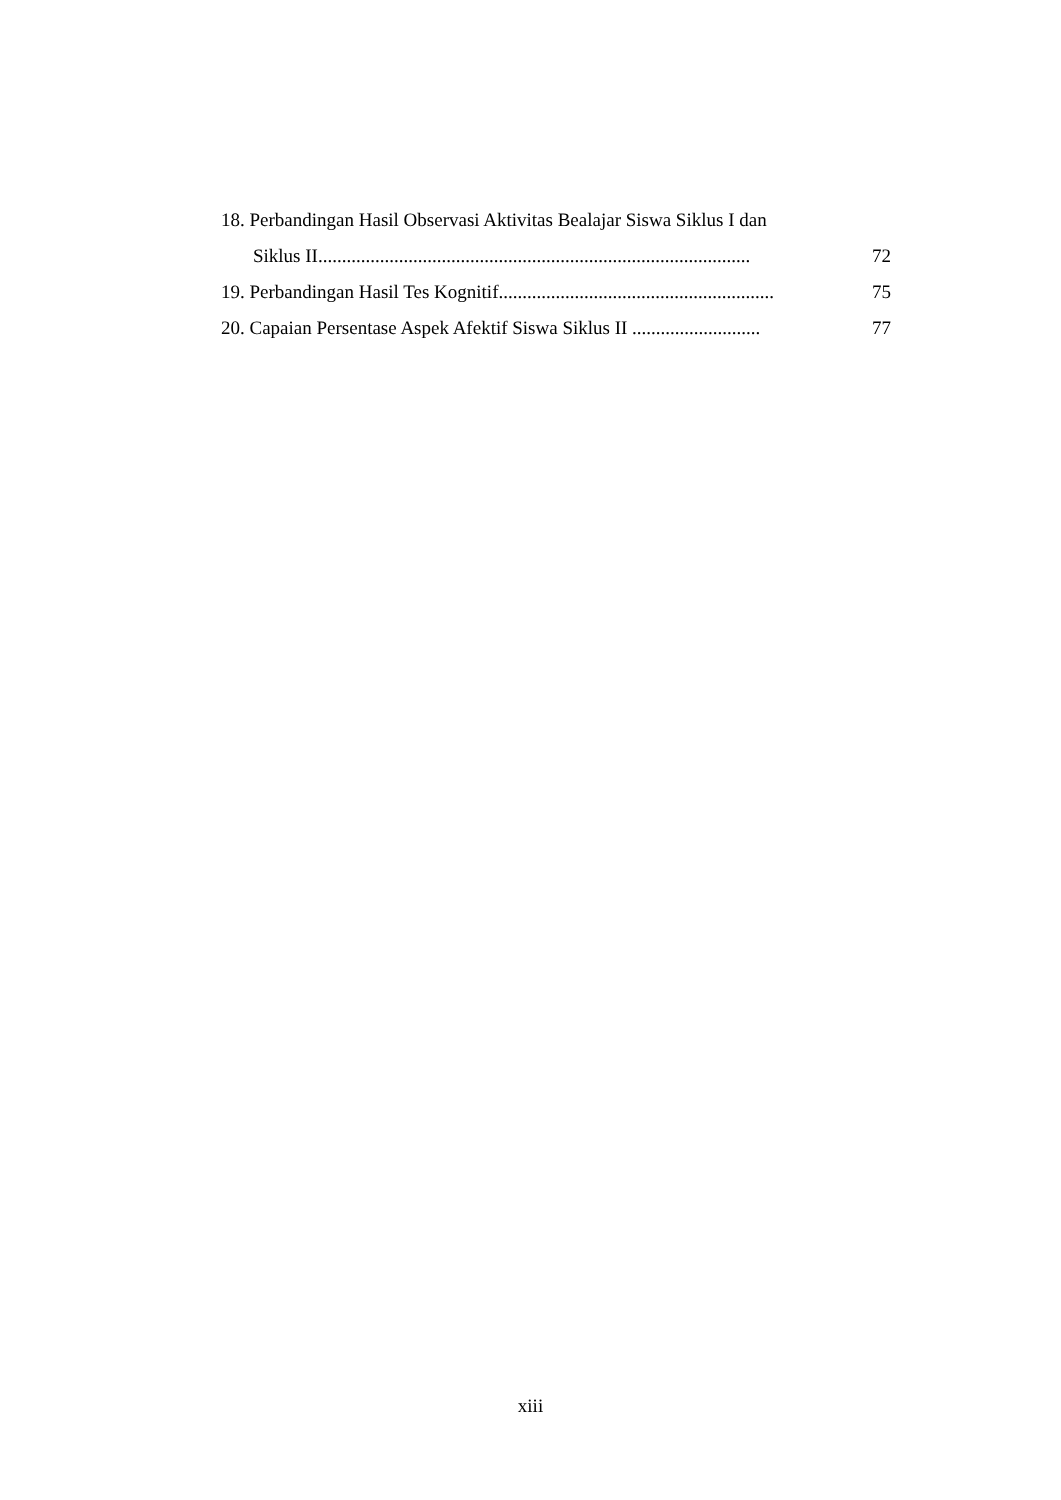18. Perbandingan Hasil Observasi Aktivitas Bealajar Siswa Siklus I dan
Siklus II........................................................................................... 72
19. Perbandingan Hasil Tes Kognitif.......................................................... 75
20. Capaian Persentase Aspek Afektif Siswa Siklus II ........................... 77
xiii